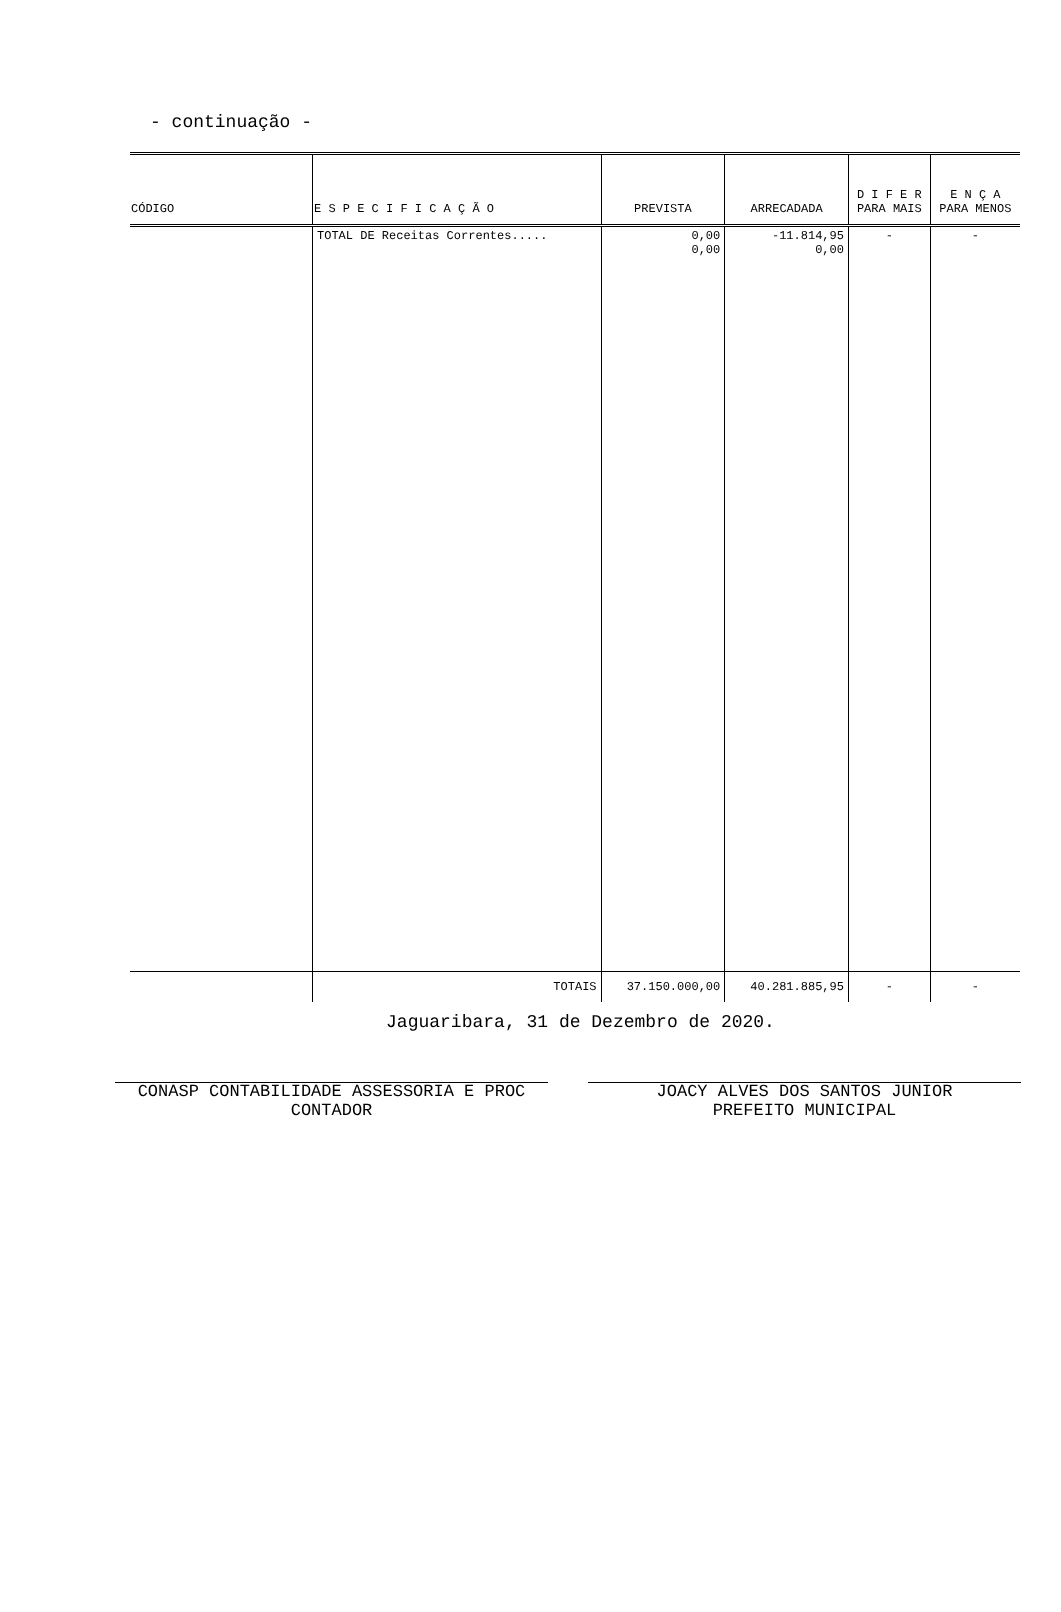- continuação -
| CÓDIGO | E S P E C I F I C A Ç Ã O | PREVISTA | ARRECADADA | D I F E R PARA MAIS | E N Ç A PARA MENOS |
| --- | --- | --- | --- | --- | --- |
| | TOTAL DE Receitas Correntes..... | 0,00 0,00 | -11.814,95 0,00 | - | - |
| | TOTAIS | 37.150.000,00 | 40.281.885,95 | - | - |
Jaguaribara, 31 de Dezembro de 2020.
CONASP CONTABILIDADE ASSESSORIA E PROC
CONTADOR
JOACY ALVES DOS SANTOS JUNIOR
PREFEITO MUNICIPAL